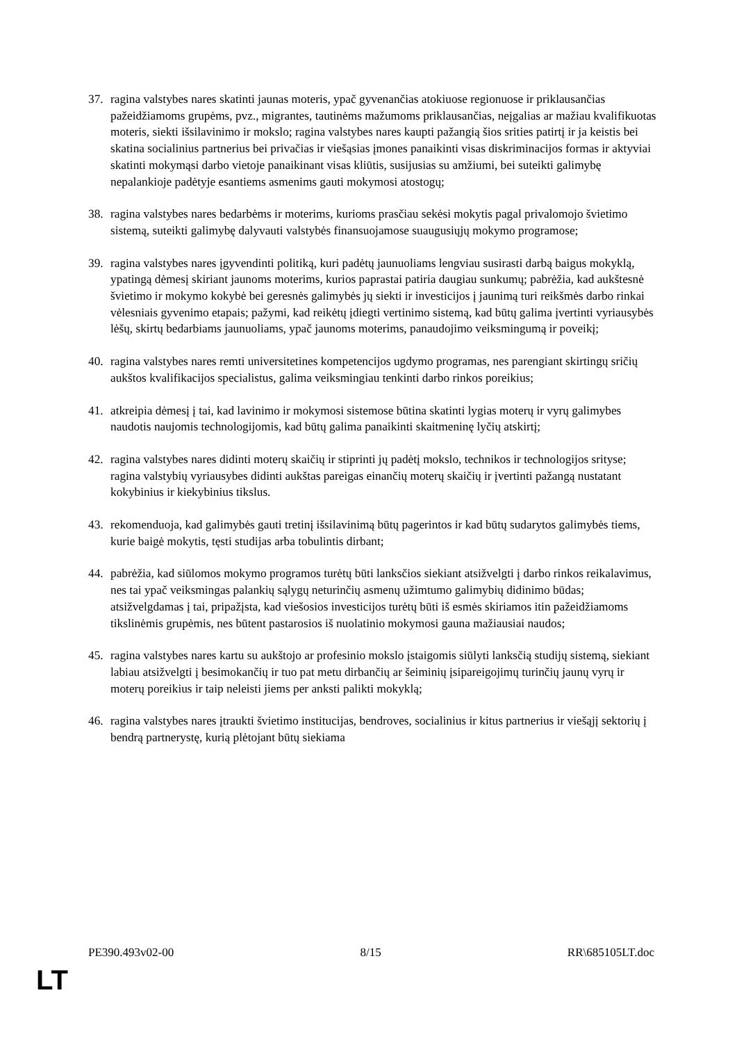37. ragina valstybes nares skatinti jaunas moteris, ypač gyvenančias atokiuose regionuose ir priklausančias pažeidžiamoms grupėms, pvz., migrantes, tautinėms mažumoms priklausančias, neįgalias ar mažiau kvalifikuotas moteris, siekti išsilavinimo ir mokslo; ragina valstybes nares kaupti pažangią šios srities patirtį ir ja keistis bei skatina socialinius partnerius bei privačias ir viešąsias įmones panaikinti visas diskriminacijos formas ir aktyviai skatinti mokymąsi darbo vietoje panaikinant visas kliūtis, susijusias su amžiumi, bei suteikti galimybę nepalankioje padėtyje esantiems asmenims gauti mokymosi atostogų;
38. ragina valstybes nares bedarbėms ir moterims, kurioms prasčiau sekėsi mokytis pagal privalomojo švietimo sistemą, suteikti galimybę dalyvauti valstybės finansuojamose suaugusiųjų mokymo programose;
39. ragina valstybes nares įgyvendinti politiką, kuri padėtų jaunuoliams lengviau susirasti darbą baigus mokyklą, ypatingą dėmesį skiriant jaunoms moterims, kurios paprastai patiria daugiau sunkumų; pabrėžia, kad aukštesnė švietimo ir mokymo kokybė bei geresnės galimybės jų siekti ir investicijos į jaunimą turi reikšmės darbo rinkai vėlesniais gyvenimo etapais; pažymi, kad reikėtų įdiegti vertinimo sistemą, kad būtų galima įvertinti vyriausybės lėšų, skirtų bedarbiams jaunuoliams, ypač jaunoms moterims, panaudojimo veiksmingumą ir poveikį;
40. ragina valstybes nares remti universitetines kompetencijos ugdymo programas, nes parengiant skirtingų sričių aukštos kvalifikacijos specialistus, galima veiksmingiau tenkinti darbo rinkos poreikius;
41. atkreipia dėmesį į tai, kad lavinimo ir mokymosi sistemose būtina skatinti lygias moterų ir vyrų galimybes naudotis naujomis technologijomis, kad būtų galima panaikinti skaitmeninę lyčių atskirtį;
42. ragina valstybes nares didinti moterų skaičių ir stiprinti jų padėtį mokslo, technikos ir technologijos srityse; ragina valstybių vyriausybes didinti aukštas pareigas einančių moterų skaičių ir įvertinti pažangą nustatant kokybinius ir kiekybinius tikslus.
43. rekomenduoja, kad galimybės gauti tretinį išsilavinimą būtų pagerintos ir kad būtų sudarytos galimybės tiems, kurie baigė mokytis, tęsti studijas arba tobulintis dirbant;
44. pabrėžia, kad siūlomos mokymo programos turėtų būti lanksčios siekiant atsižvelgti į darbo rinkos reikalavimus, nes tai ypač veiksmingas palankių sąlygų neturinčių asmenų užimtumo galimybių didinimo būdas; atsižvelgdamas į tai, pripažįsta, kad viešosios investicijos turėtų būti iš esmės skiriamos itin pažeidžiamoms tikslinėmis grupėmis, nes būtent pastarosios iš nuolatinio mokymosi gauna mažiausiai naudos;
45. ragina valstybes nares kartu su aukštojo ar profesinio mokslo įstaigomis siūlyti lanksčią studijų sistemą, siekiant labiau atsižvelgti į besimokančių ir tuo pat metu dirbančių ar šeiminių įsipareigojimų turinčių jaunų vyrų ir moterų poreikius ir taip neleisti jiems per anksti palikti mokyklą;
46. ragina valstybes nares įtraukti švietimo institucijas, bendroves, socialinius ir kitus partnerius ir viešąjį sektorių į bendrą partnerystę, kurią plėtojant būtų siekiama
PE390.493v02-00 8/15 RR\685105LT.doc
LT